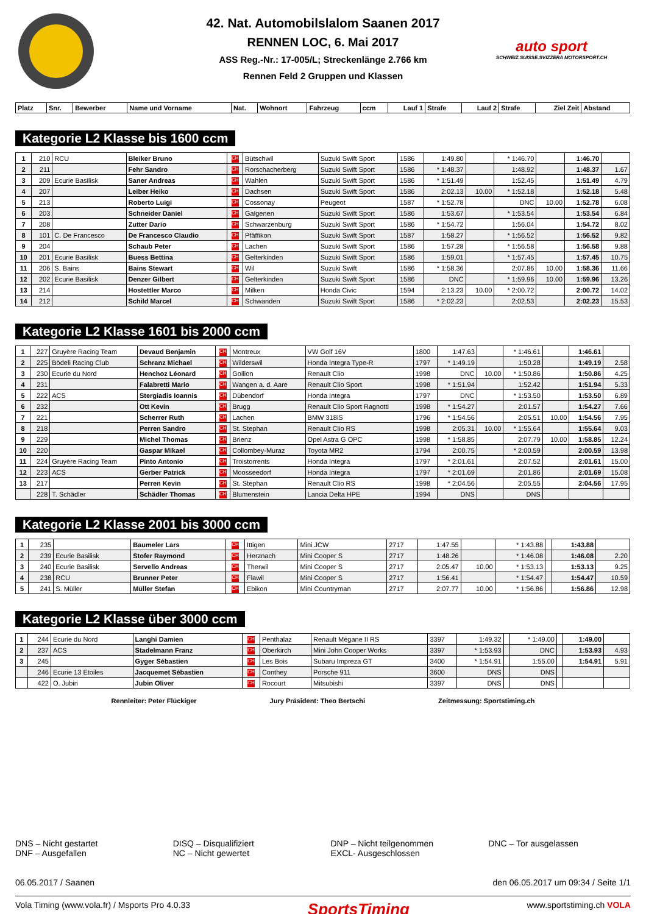auto sport
SCHWEIZ.SUISSE.SVIZZERA MOTORSPORT.CH
42. Nat. Automobilslalom Saanen 2017
RENNEN LOC, 6. Mai 2017
ASS Reg.-Nr.: 17-005/L; Streckenlänge 2.766 km
Rennen Feld 2 Gruppen und Klassen
| Platz | Snr. | Bewerber | Name und Vorname | Nat. | Wohnort | Fahrzeug | ccm | Lauf 1 | Strafe | Lauf 2 | Strafe | Ziel Zeit | Abstand |
| --- | --- | --- | --- | --- | --- | --- | --- | --- | --- | --- | --- | --- | --- |
Kategorie L2 Klasse bis 1600 ccm
| 1 | 210 | RCU | Bleiker Bruno | CH | Bütschwil | Suzuki Swift Sport | 1586 | 1:49.80 | | * 1:46.70 | | 1:46.70 | |
| 2 | 211 | | Fehr Sandro | CH | Rorschacherberg | Suzuki Swift Sport | 1586 | * 1:48.37 | | 1:48.92 | | 1:48.37 | 1.67 |
| 3 | 209 | Ecurie Basilisk | Saner Andreas | CH | Wahlen | Suzuki Swift Sport | 1586 | * 1:51.49 | | 1:52.45 | | 1:51.49 | 4.79 |
| 4 | 207 | | Leiber Heiko | CH | Dachsen | Suzuki Swift Sport | 1586 | 2:02.13 | 10.00 | * 1:52.18 | | 1:52.18 | 5.48 |
| 5 | 213 | | Roberto Luigi | CH | Cossonay | Peugeot | 1587 | * 1:52.78 | | DNC | 10.00 | 1:52.78 | 6.08 |
| 6 | 203 | | Schneider Daniel | CH | Galgenen | Suzuki Swift Sport | 1586 | 1:53.67 | | * 1:53.54 | | 1:53.54 | 6.84 |
| 7 | 208 | | Zutter Dario | CH | Schwarzenburg | Suzuki Swift Sport | 1586 | * 1:54.72 | | 1:56.04 | | 1:54.72 | 8.02 |
| 8 | 101 | C. De Francesco | De Francesco Claudio | CH | Pfäffikon | Suzuki Swift Sport | 1587 | 1:58.27 | | * 1:56.52 | | 1:56.52 | 9.82 |
| 9 | 204 | | Schaub Peter | CH | Lachen | Suzuki Swift Sport | 1586 | 1:57.28 | | * 1:56.58 | | 1:56.58 | 9.88 |
| 10 | 201 | Ecurie Basilisk | Buess Bettina | CH | Gelterkinden | Suzuki Swift Sport | 1586 | 1:59.01 | | * 1:57.45 | | 1:57.45 | 10.75 |
| 11 | 206 | S. Bains | Bains Stewart | CH | Wil | Suzuki Swift | 1586 | * 1:58.36 | | 2:07.86 | 10.00 | 1:58.36 | 11.66 |
| 12 | 202 | Ecurie Basilisk | Denzer Gilbert | CH | Gelterkinden | Suzuki Swift Sport | 1586 | DNC | | * 1:59.96 | 10.00 | 1:59.96 | 13.26 |
| 13 | 214 | | Hostettler Marco | CH | Milken | Honda Civic | 1594 | 2:13.23 | 10.00 | * 2:00.72 | | 2:00.72 | 14.02 |
| 14 | 212 | | Schild Marcel | CH | Schwanden | Suzuki Swift Sport | 1586 | * 2:02.23 | | 2:02.53 | | 2:02.23 | 15.53 |
Kategorie L2 Klasse 1601 bis 2000 ccm
| 1 | 227 | Gruyère Racing Team | Devaud Benjamin | CH | Montreux | VW Golf 16V | 1800 | 1:47.63 | | * 1:46.61 | | 1:46.61 | |
| 2 | 225 | Bödeli Racing Club | Schranz Michael | CH | Wilderswil | Honda Integra Type-R | 1797 | * 1:49.19 | | 1:50.28 | | 1:49.19 | 2.58 |
| 3 | 230 | Ecurie du Nord | Henchoz Léonard | CH | Gollion | Renault Clio | 1998 | DNC | 10.00 | * 1:50.86 | | 1:50.86 | 4.25 |
| 4 | 231 | | Falabretti Mario | CH | Wangen a. d. Aare | Renault Clio Sport | 1998 | * 1:51.94 | | 1:52.42 | | 1:51.94 | 5.33 |
| 5 | 222 | ACS | Stergiadis Ioannis | CH | Dübendorf | Honda Integra | 1797 | DNC | | * 1:53.50 | | 1:53.50 | 6.89 |
| 6 | 232 | | Ott Kevin | CH | Brugg | Renault Clio Sport Ragnotti | 1998 | * 1:54.27 | | 2:01.57 | | 1:54.27 | 7.66 |
| 7 | 221 | | Scherrer Ruth | CH | Lachen | BMW 318iS | 1796 | * 1:54.56 | | 2:05.51 | 10.00 | 1:54.56 | 7.95 |
| 8 | 218 | | Perren Sandro | CH | St. Stephan | Renault Clio RS | 1998 | 2:05.31 | 10.00 | * 1:55.64 | | 1:55.64 | 9.03 |
| 9 | 229 | | Michel Thomas | CH | Brienz | Opel Astra G OPC | 1998 | * 1:58.85 | | 2:07.79 | 10.00 | 1:58.85 | 12.24 |
| 10 | 220 | | Gaspar Mikael | CH | Collombey-Muraz | Toyota MR2 | 1794 | 2:00.75 | | * 2:00.59 | | 2:00.59 | 13.98 |
| 11 | 224 | Gruyère Racing Team | Pinto Antonio | CH | Troistorrents | Honda Integra | 1797 | * 2:01.61 | | 2:07.52 | | 2:01.61 | 15.00 |
| 12 | 223 | ACS | Gerber Patrick | CH | Moosseedorf | Honda Integra | 1797 | * 2:01.69 | | 2:01.86 | | 2:01.69 | 15.08 |
| 13 | 217 | | Perren Kevin | CH | St. Stephan | Renault Clio RS | 1998 | * 2:04.56 | | 2:05.55 | | 2:04.56 | 17.95 |
| | 228 | T. Schädler | Schädler Thomas | CH | Blumenstein | Lancia Delta HPE | 1994 | DNS | | DNS | | | |
Kategorie L2 Klasse 2001 bis 3000 ccm
| 1 | 235 | | Baumeler Lars | CH | Ittigen | Mini JCW | 2717 | 1:47.55 | | * 1:43.88 | | 1:43.88 | |
| 2 | 239 | Ecurie Basilisk | Stofer Raymond | CH | Herznach | Mini Cooper S | 2717 | 1:48.26 | | * 1:46.08 | | 1:46.08 | 2.20 |
| 3 | 240 | Ecurie Basilisk | Servello Andreas | CH | Therwil | Mini Cooper S | 2717 | 2:05.47 | 10.00 | * 1:53.13 | | 1:53.13 | 9.25 |
| 4 | 238 | RCU | Brunner Peter | CH | Flawil | Mini Cooper S | 2717 | 1:56.41 | | * 1:54.47 | | 1:54.47 | 10.59 |
| 5 | 241 | S. Müller | Müller Stefan | CH | Ebikon | Mini Countryman | 2717 | 2:07.77 | 10.00 | * 1:56.86 | | 1:56.86 | 12.98 |
Kategorie L2 Klasse über 3000 ccm
| 1 | 244 | Ecurie du Nord | Langhi Damien | CH | Penthalaz | Renault Mégane II RS | 3397 | 1:49.32 | | * 1:49.00 | | 1:49.00 | |
| 2 | 237 | ACS | Stadelmann Franz | CH | Oberkirch | Mini John Cooper Works | 3397 | * 1:53.93 | | DNC | | 1:53.93 | 4.93 |
| 3 | 245 | | Gyger Sébastien | CH | Les Bois | Subaru Impreza GT | 3400 | * 1:54.91 | | 1:55.00 | | 1:54.91 | 5.91 |
| | 246 | Ecurie 13 Etoiles | Jacquemet Sébastien | CH | Conthey | Porsche 911 | 3600 | DNS | | DNS | | | |
| | 422 | O. Jubin | Jubin Oliver | CH | Rocourt | Mitsubishi | 3397 | DNS | | DNS | | | |
Rennleiter: Peter Flückiger Jury Präsident: Theo Bertschi Zeitmessung: Sportstiming.ch
DNS – Nicht gestartet
DNF – Ausgefallen
DISQ – Disqualifiziert
NC – Nicht gewertet
DNP – Nicht teilgenommen
EXCL- Ausgeschlossen
DNC – Tor ausgelassen
06.05.2017 / Saanen den 06.05.2017 um 09:34 / Seite 1/1
Vola Timing (www.vola.fr) / Msports Pro 4.0.33 SportsTiming www.sportstiming.ch VOLA